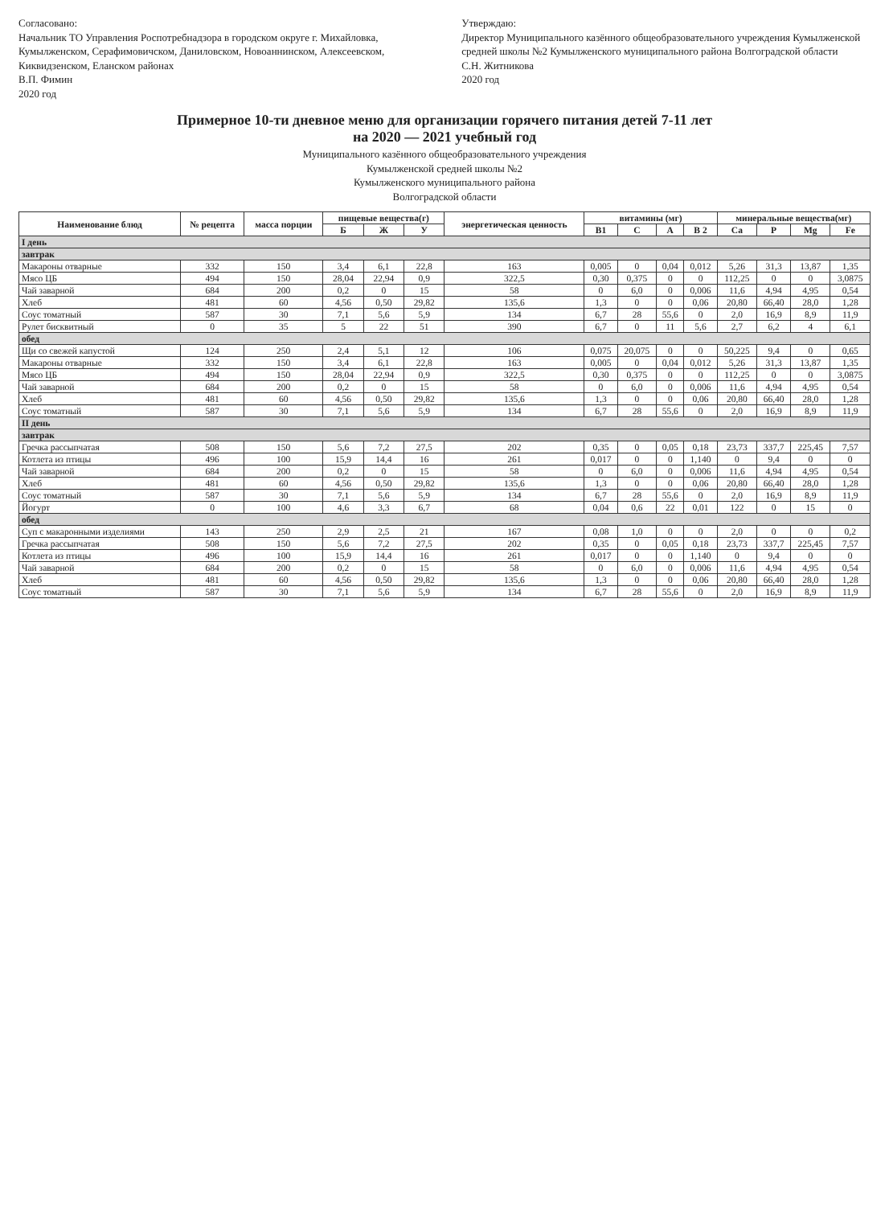Согласовано:
Начальник ТО Управления Роспотребнадзора в городском округе г. Михайловка, Кумылженском, Серафимовичском, Даниловском, Новоаннинском, Алексеевском, Киквидзенском, Еланском районах
В.П. Фимин
2020 год
Утверждаю:
Директор Муниципального казённого общеобразовательного учреждения Кумылженской средней школы №2 Кумылженского муниципального района Волгоградской области
С.Н. Житникова
2020 год
Примерное 10-ти дневное меню для организации горячего питания детей 7-11 лет
на 2020 — 2021 учебный год
Муниципального казённого общеобразовательного учреждения
Кумылженской средней школы №2
Кумылженского муниципального района
Волгоградской области
| Наименование блюд | № рецепта | масса порции | пищевые вещества(г) | | | энергетическая ценность | витамины (мг) | | | | минеральные вещества(мг) | | | |
| --- | --- | --- | --- | --- | --- | --- | --- | --- | --- | --- | --- | --- | --- | --- |
| | | | Б | Ж | У | | B1 | C | A | B 2 | Ca | P | Mg | Fe |
| I день | | | | | | | | | | | | | | |
| завтрак | | | | | | | | | | | | | | |
| Макароны отварные | 332 | 150 | 3,4 | 6,1 | 22,8 | 163 | 0,005 | 0 | 0,04 | 0,012 | 5,26 | 31,3 | 13,87 | 1,35 |
| Мясо ЦБ | 494 | 150 | 28,04 | 22,94 | 0,9 | 322,5 | 0,30 | 0,375 | 0 | 0 | 112,25 | 0 | 0 | 3,0875 |
| Чай заварной | 684 | 200 | 0,2 | 0 | 15 | 58 | 0 | 6,0 | 0 | 0,006 | 11,6 | 4,94 | 4,95 | 0,54 |
| Хлеб | 481 | 60 | 4,56 | 0,50 | 29,82 | 135,6 | 1,3 | 0 | 0 | 0,06 | 20,80 | 66,40 | 28,0 | 1,28 |
| Соус томатный | 587 | 30 | 7,1 | 5,6 | 5,9 | 134 | 6,7 | 28 | 55,6 | 0 | 2,0 | 16,9 | 8,9 | 11,9 |
| Рулет бисквитный | 0 | 35 | 5 | 22 | 51 | 390 | 6,7 | 0 | 11 | 5,6 | 2,7 | 6,2 | 4 | 6,1 |
| обед | | | | | | | | | | | | | | |
| Щи со свежей капустой | 124 | 250 | 2,4 | 5,1 | 12 | 106 | 0,075 | 20,075 | 0 | 0 | 50,225 | 9,4 | 0 | 0,65 |
| Макароны отварные | 332 | 150 | 3,4 | 6,1 | 22,8 | 163 | 0,005 | 0 | 0,04 | 0,012 | 5,26 | 31,3 | 13,87 | 1,35 |
| Мясо ЦБ | 494 | 150 | 28,04 | 22,94 | 0,9 | 322,5 | 0,30 | 0,375 | 0 | 0 | 112,25 | 0 | 0 | 3,0875 |
| Чай заварной | 684 | 200 | 0,2 | 0 | 15 | 58 | 0 | 6,0 | 0 | 0,006 | 11,6 | 4,94 | 4,95 | 0,54 |
| Хлеб | 481 | 60 | 4,56 | 0,50 | 29,82 | 135,6 | 1,3 | 0 | 0 | 0,06 | 20,80 | 66,40 | 28,0 | 1,28 |
| Соус томатный | 587 | 30 | 7,1 | 5,6 | 5,9 | 134 | 6,7 | 28 | 55,6 | 0 | 2,0 | 16,9 | 8,9 | 11,9 |
| II день | | | | | | | | | | | | | | |
| завтрак | | | | | | | | | | | | | | |
| Гречка рассыпчатая | 508 | 150 | 5,6 | 7,2 | 27,5 | 202 | 0,35 | 0 | 0,05 | 0,18 | 23,73 | 337,7 | 225,45 | 7,57 |
| Котлета из птицы | 496 | 100 | 15,9 | 14,4 | 16 | 261 | 0,017 | 0 | 0 | 1,140 | 0 | 9,4 | 0 | 0 |
| Чай заварной | 684 | 200 | 0,2 | 0 | 15 | 58 | 0 | 6,0 | 0 | 0,006 | 11,6 | 4,94 | 4,95 | 0,54 |
| Хлеб | 481 | 60 | 4,56 | 0,50 | 29,82 | 135,6 | 1,3 | 0 | 0 | 0,06 | 20,80 | 66,40 | 28,0 | 1,28 |
| Соус томатный | 587 | 30 | 7,1 | 5,6 | 5,9 | 134 | 6,7 | 28 | 55,6 | 0 | 2,0 | 16,9 | 8,9 | 11,9 |
| Йогурт | 0 | 100 | 4,6 | 3,3 | 6,7 | 68 | 0,04 | 0,6 | 22 | 0,01 | 122 | 0 | 15 | 0 |
| обед | | | | | | | | | | | | | | |
| Суп с макаронными изделиями | 143 | 250 | 2,9 | 2,5 | 21 | 167 | 0,08 | 1,0 | 0 | 0 | 2,0 | 0 | 0 | 0,2 |
| Гречка рассыпчатая | 508 | 150 | 5,6 | 7,2 | 27,5 | 202 | 0,35 | 0 | 0,05 | 0,18 | 23,73 | 337,7 | 225,45 | 7,57 |
| Котлета из птицы | 496 | 100 | 15,9 | 14,4 | 16 | 261 | 0,017 | 0 | 0 | 1,140 | 0 | 9,4 | 0 | 0 |
| Чай заварной | 684 | 200 | 0,2 | 0 | 15 | 58 | 0 | 6,0 | 0 | 0,006 | 11,6 | 4,94 | 4,95 | 0,54 |
| Хлеб | 481 | 60 | 4,56 | 0,50 | 29,82 | 135,6 | 1,3 | 0 | 0 | 0,06 | 20,80 | 66,40 | 28,0 | 1,28 |
| Соус томатный | 587 | 30 | 7,1 | 5,6 | 5,9 | 134 | 6,7 | 28 | 55,6 | 0 | 2,0 | 16,9 | 8,9 | 11,9 |